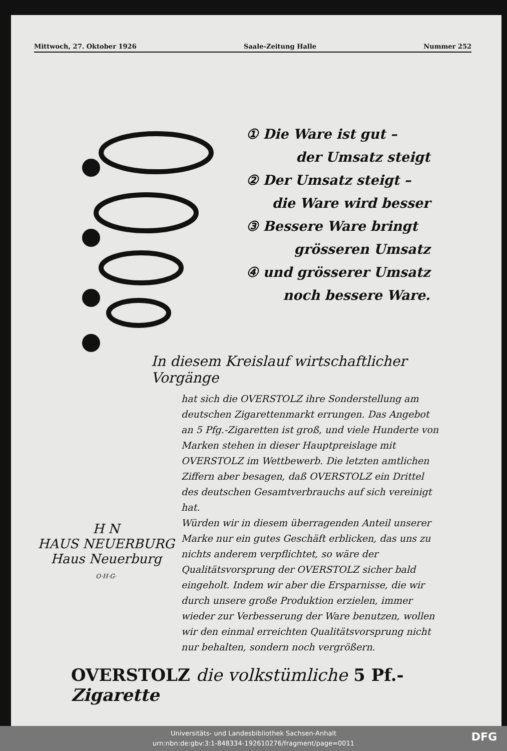Mittwoch, 27. Oktober 1926 Saale-Zeitung Halle Nummer 252
① Die Ware ist gut –
der Umsatz steigt
② Der Umsatz steigt –
die Ware wird besser
③ Bessere Ware bringt
grösseren Umsatz
④ und grösserer Umsatz
noch bessere Ware.
In diesem Kreislauf wirtschaftlicher Vorgänge
H N
HAUS NEUERBURG
Haus Neuerburg
O·H·G·
hat sich die OVERSTOLZ ihre Sonderstellung am deutschen Zigarettenmarkt errungen. Das Angebot an 5 Pfg.-Zigaretten ist groß, und viele Hunderte von Marken stehen in dieser Hauptpreislage mit OVERSTOLZ im Wettbewerb. Die letzten amtlichen Ziffern aber besagen, daß OVERSTOLZ ein Drittel des deutschen Gesamtverbrauchs auf sich vereinigt hat.
Würden wir in diesem überragenden Anteil unserer Marke nur ein gutes Geschäft erblicken, das uns zu nichts anderem verpflichtet, so wäre der Qualitätsvorsprung der OVERSTOLZ sicher bald eingeholt. Indem wir aber die Ersparnisse, die wir durch unsere große Produktion erzielen, immer wieder zur Verbesserung der Ware benutzen, wollen wir den einmal erreichten Qualitätsvorsprung nicht nur behalten, sondern noch vergrößern.
OVERSTOLZ die volkstümliche 5 Pf.-Zigarette
Universitäts- und Landesbibliothek Sachsen-Anhalt
urn:nbn:de:gbv:3:1-848334-192610276/fragment/page=0011
DFG